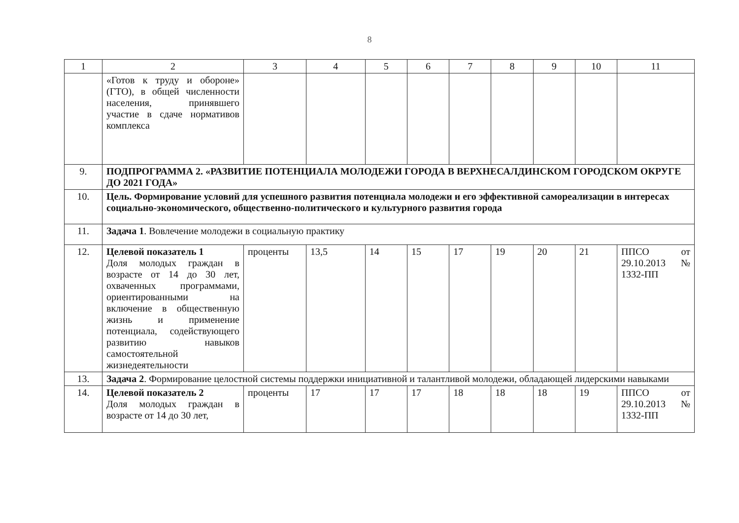8
| 1 | 2 | 3 | 4 | 5 | 6 | 7 | 8 | 9 | 10 | 11 |
| --- | --- | --- | --- | --- | --- | --- | --- | --- | --- | --- |
| | «Готов к труду и обороне» (ГТО), в общей численности населения, принявшего участие в сдаче нормативов комплекса | | | | | | | | | |
| 9. | ПОДПРОГРАММА 2. «РАЗВИТИЕ ПОТЕНЦИАЛА МОЛОДЕЖИ ГОРОДА В ВЕРХНЕСАЛДИНСКОМ ГОРОДСКОМ ОКРУГЕ ДО 2021 ГОДА» | | | | | | | | | |
| 10. | Цель. Формирование условий для успешного развития потенциала молодежи и его эффективной самореализации в интересах социально-экономического, общественно-политического и культурного развития города | | | | | | | | | |
| 11. | Задача 1 . Вовлечение молодежи в социальную практику | | | | | | | | | |
| 12. | Целевой показатель 1 Доля молодых граждан в возрасте от 14 до 30 лет, охваченных программами, ориентированными на включение в общественную жизнь и применение потенциала, содействующего развитию навыков самостоятельной жизнедеятельности | проценты | 13,5 | 14 | 15 | 17 | 19 | 20 | 21 | ППСО от 29.10.2013 № 1332-ПП |
| 13. | Задача 2 . Формирование целостной системы поддержки инициативной и талантливой молодежи, обладающей лидерскими навыками | | | | | | | | | |
| 14. | Целевой показатель 2 Доля молодых граждан в возрасте от 14 до 30 лет, | проценты | 17 | 17 | 17 | 18 | 18 | 18 | 19 | ППСО от 29.10.2013 № 1332-ПП |